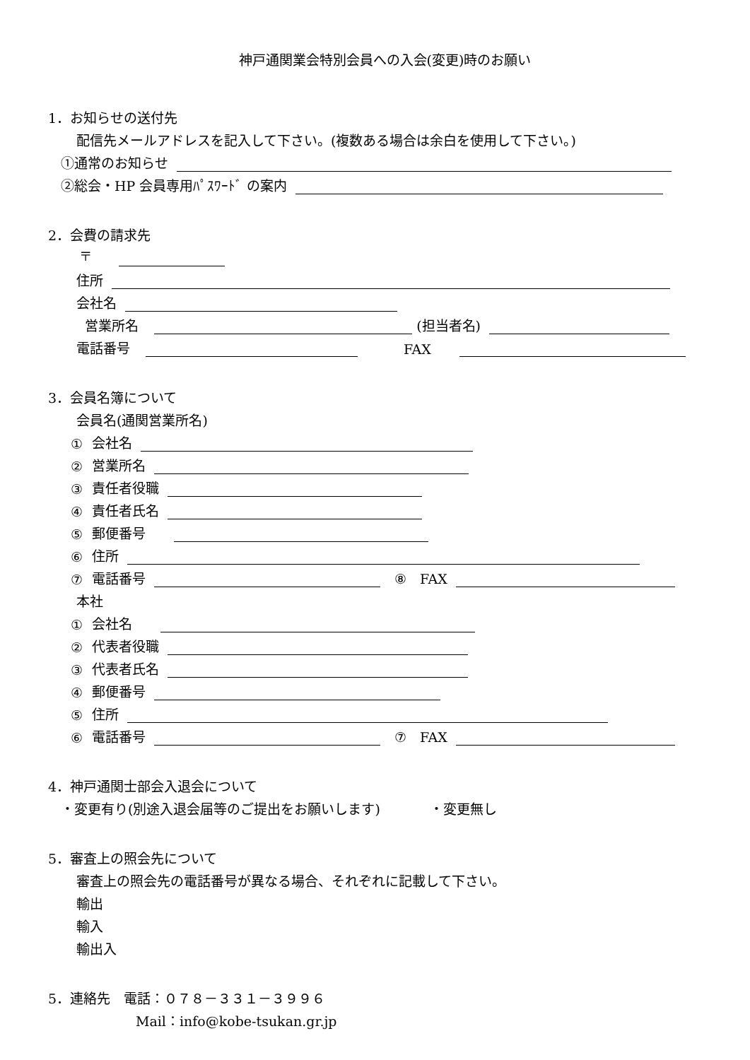神戸通関業会特別会員への入会(変更)時のお願い
1．お知らせの送付先
配信先メールアドレスを記入して下さい。(複数ある場合は余白を使用して下さい。)
①通常のお知らせ
②総会・HP 会員専用ﾊﾟｽﾜｰﾄﾞ の案内
2．会費の請求先
〒
住所
会社名
営業所名 (担当者名)
電話番号 FAX
3．会員名簿について
会員名(通関営業所名)
① 会社名
② 営業所名
③ 責任者役職
④ 責任者氏名
⑤ 郵便番号
⑥ 住所
⑦ 電話番号 ⑧　FAX
本社
① 会社名
② 代表者役職
③ 代表者氏名
④ 郵便番号
⑤ 住所
⑥ 電話番号 ⑦　FAX
4．神戸通関士部会入退会について
・変更有り(別途入退会届等のご提出をお願いします) ・変更無し
5．審査上の照会先について
審査上の照会先の電話番号が異なる場合、それぞれに記載して下さい。
輸出
輸入
輸出入
5．連絡先　電話：０７８－３３１－３９９６
Mail：info@kobe-tsukan.gr.jp